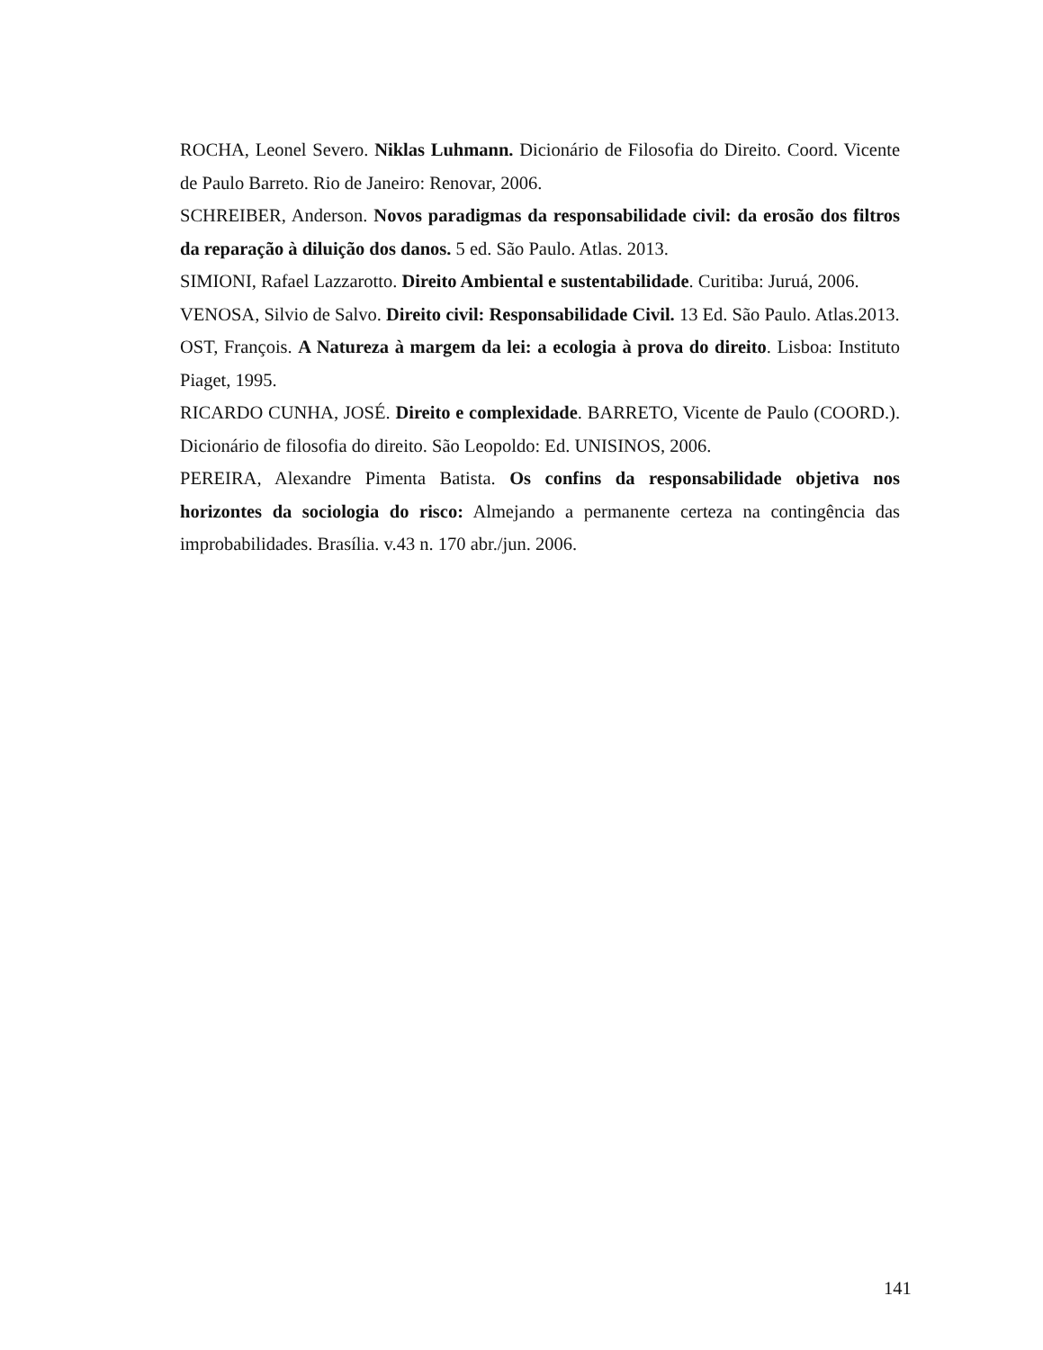ROCHA, Leonel Severo. Niklas Luhmann. Dicionário de Filosofia do Direito. Coord. Vicente de Paulo Barreto. Rio de Janeiro: Renovar, 2006.
SCHREIBER, Anderson. Novos paradigmas da responsabilidade civil: da erosão dos filtros da reparação à diluição dos danos. 5 ed. São Paulo. Atlas. 2013.
SIMIONI, Rafael Lazzarotto. Direito Ambiental e sustentabilidade. Curitiba: Juruá, 2006.
VENOSA, Silvio de Salvo. Direito civil: Responsabilidade Civil. 13 Ed. São Paulo. Atlas.2013.
OST, François. A Natureza à margem da lei: a ecologia à prova do direito. Lisboa: Instituto Piaget, 1995.
RICARDO CUNHA, JOSÉ. Direito e complexidade. BARRETO, Vicente de Paulo (COORD.). Dicionário de filosofia do direito. São Leopoldo: Ed. UNISINOS, 2006.
PEREIRA, Alexandre Pimenta Batista. Os confins da responsabilidade objetiva nos horizontes da sociologia do risco: Almejando a permanente certeza na contingência das improbabilidades. Brasília. v.43 n. 170 abr./jun. 2006.
141